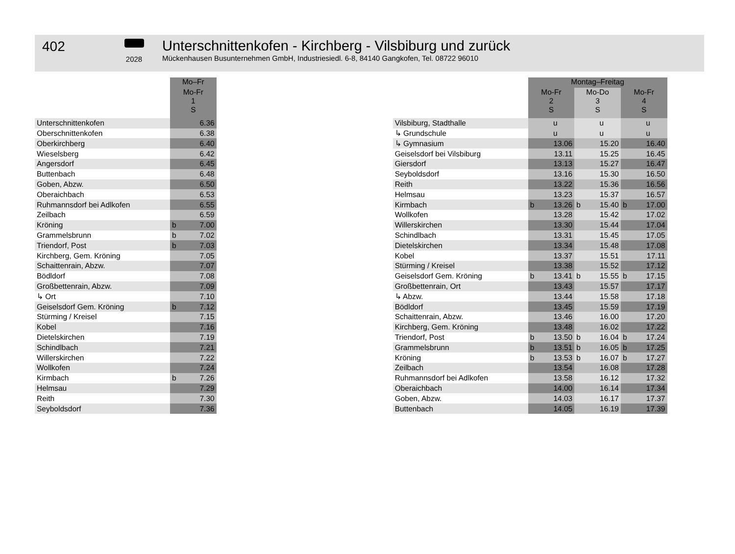402
2028
Unterschnittenkofen - Kirchberg - Vilsbiburg und zurück
Mückenhausen Busunternehmen GmbH, Industriesiedl. 6-8, 84140 Gangkofen, Tel. 08722 96010
| | Mo–Fr | |
| --- | --- | --- |
| | Mo-Fr 1 S | |
| Unterschnittenkofen | | 6.36 |
| Oberschnittenkofen | | 6.38 |
| Oberkirchberg | | 6.40 |
| Wieselsberg | | 6.42 |
| Angersdorf | | 6.45 |
| Buttenbach | | 6.48 |
| Goben, Abzw. | | 6.50 |
| Oberaichbach | | 6.53 |
| Ruhmannsdorf bei Adlkofen | | 6.55 |
| Zeilbach | | 6.59 |
| Kröning | b | 7.00 |
| Grammelsbrunn | b | 7.02 |
| Triendorf, Post | b | 7.03 |
| Kirchberg, Gem. Kröning | | 7.05 |
| Schaittenrain, Abzw. | | 7.07 |
| Bödldorf | | 7.08 |
| Großbettenrain, Abzw. | | 7.09 |
| ↳ Ort | | 7.10 |
| Geiselsdorf Gem. Kröning | b | 7.12 |
| Stürming / Kreisel | | 7.15 |
| Kobel | | 7.16 |
| Dietelskirchen | | 7.19 |
| Schindlbach | | 7.21 |
| Willerskirchen | | 7.22 |
| Wollkofen | | 7.24 |
| Kirmbach | b | 7.26 |
| Helmsau | | 7.29 |
| Reith | | 7.30 |
| Seyboldsdorf | | 7.36 |
| | Montag–Freitag | | | | | |
| --- | --- | --- | --- | --- | --- | --- |
| | Mo-Fr 2 S | | Mo-Do 3 S | | Mo-Fr 4 S | |
| Vilsbiburg, Stadthalle | | u | | u | | u |
| ↳ Grundschule | | u | | u | | u |
| ↳ Gymnasium | | 13.06 | | 15.20 | | 16.40 |
| Geiselsdorf bei Vilsbiburg | | 13.11 | | 15.25 | | 16.45 |
| Giersdorf | | 13.13 | | 15.27 | | 16.47 |
| Seyboldsdorf | | 13.16 | | 15.30 | | 16.50 |
| Reith | | 13.22 | | 15.36 | | 16.56 |
| Helmsau | | 13.23 | | 15.37 | | 16.57 |
| Kirmbach | b | 13.26 | b | 15.40 | b | 17.00 |
| Wollkofen | | 13.28 | | 15.42 | | 17.02 |
| Willerskirchen | | 13.30 | | 15.44 | | 17.04 |
| Schindlbach | | 13.31 | | 15.45 | | 17.05 |
| Dietelskirchen | | 13.34 | | 15.48 | | 17.08 |
| Kobel | | 13.37 | | 15.51 | | 17.11 |
| Stürming / Kreisel | | 13.38 | | 15.52 | | 17.12 |
| Geiselsdorf Gem. Kröning | b | 13.41 | b | 15.55 | b | 17.15 |
| Großbettenrain, Ort | | 13.43 | | 15.57 | | 17.17 |
| ↳ Abzw. | | 13.44 | | 15.58 | | 17.18 |
| Bödldorf | | 13.45 | | 15.59 | | 17.19 |
| Schaittenrain, Abzw. | | 13.46 | | 16.00 | | 17.20 |
| Kirchberg, Gem. Kröning | | 13.48 | | 16.02 | | 17.22 |
| Triendorf, Post | b | 13.50 | b | 16.04 | b | 17.24 |
| Grammelsbrunn | b | 13.51 | b | 16.05 | b | 17.25 |
| Kröning | b | 13.53 | b | 16.07 | b | 17.27 |
| Zeilbach | | 13.54 | | 16.08 | | 17.28 |
| Ruhmannsdorf bei Adlkofen | | 13.58 | | 16.12 | | 17.32 |
| Oberaichbach | | 14.00 | | 16.14 | | 17.34 |
| Goben, Abzw. | | 14.03 | | 16.17 | | 17.37 |
| Buttenbach | | 14.05 | | 16.19 | | 17.39 |